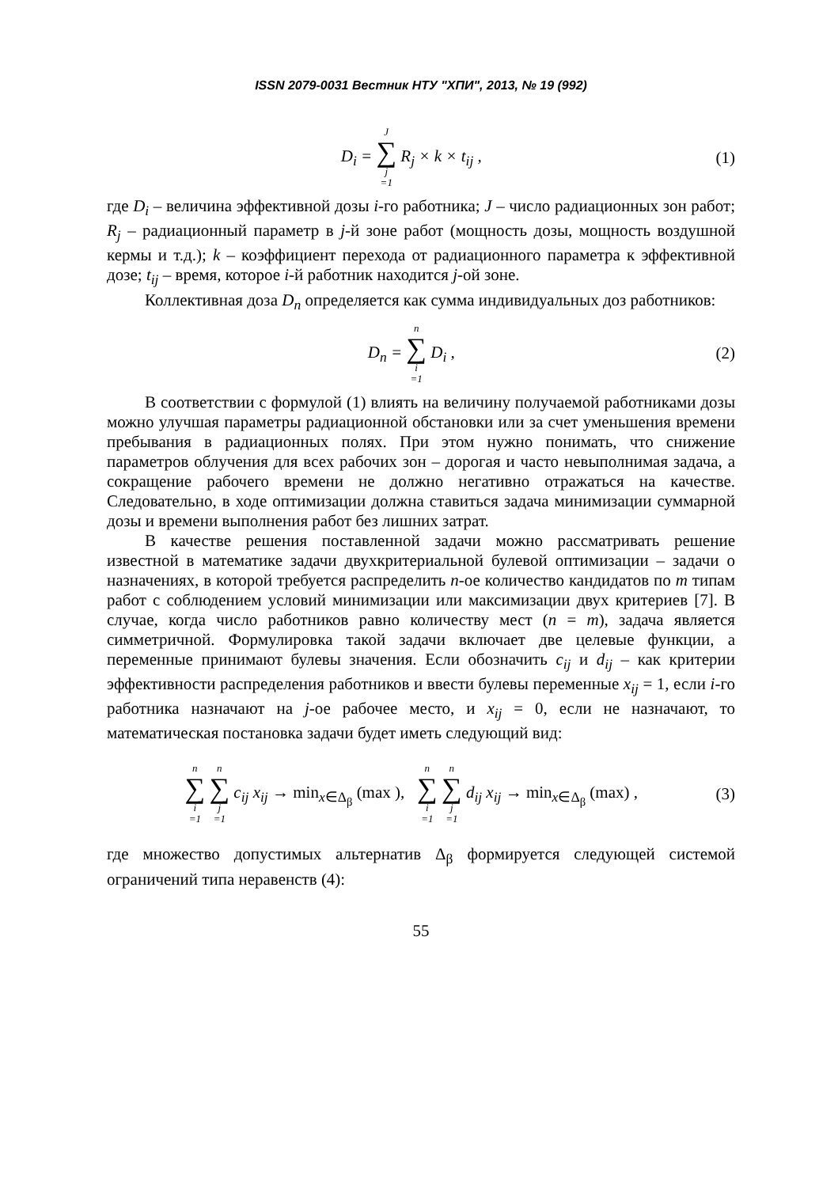ISSN 2079-0031 Вестник НТУ "ХПИ", 2013, № 19 (992)
D<sub>i</sub> = J ∑ j =1 R<sub>j</sub> × k × t<sub>ij</sub> , (1)
где D<sub>i</sub> – величина эффективной дозы i-го работника; J – число радиационных зон работ; R<sub>j</sub> – радиационный параметр в j-й зоне работ (мощность дозы, мощность воздушной кермы и т.д.); k – коэффициент перехода от радиационного параметра к эффективной дозе; t<sub>ij</sub> – время, которое i-й работник находится j-ой зоне.
Коллективная доза D<sub>n</sub> определяется как сумма индивидуальных доз работников:
D<sub>n</sub> = n ∑ i =1 D<sub>i</sub> , (2)
В соответствии с формулой (1) влиять на величину получаемой работниками дозы можно улучшая параметры радиационной обстановки или за счет уменьшения времени пребывания в радиационных полях. При этом нужно понимать, что снижение параметров облучения для всех рабочих зон – дорогая и часто невыполнимая задача, а сокращение рабочего времени не должно негативно отражаться на качестве. Следовательно, в ходе оптимизации должна ставиться задача минимизации суммарной дозы и времени выполнения работ без лишних затрат.
В качестве решения поставленной задачи можно рассматривать решение известной в математике задачи двухкритериальной булевой оптимизации – задачи о назначениях, в которой требуется распределить n-ое количество кандидатов по m типам работ с соблюдением условий минимизации или максимизации двух критериев [7]. В случае, когда число работников равно количеству мест (n = m), задача является симметричной. Формулировка такой задачи включает две целевые функции, а переменные принимают булевы значения. Если обозначить c<sub>ij</sub> и d<sub>ij</sub> – как критерии эффективности распределения работников и ввести булевы переменные x<sub>ij</sub> = 1, если i-го работника назначают на j-ое рабочее место, и x<sub>ij</sub> = 0, если не назначают, то математическая постановка задачи будет иметь следующий вид:
n ∑ i =1 n ∑ j =1 c<sub>ij</sub> x<sub>ij</sub> → min<sub>x∈Δ<sub>β</sub></sub> (max ), n ∑ i =1 n ∑ j =1 d<sub>ij</sub> x<sub>ij</sub> → min<sub>x∈Δ<sub>β</sub></sub> (max) ,
(3)
где множество допустимых альтернатив Δ<sub>β</sub> формируется следующей системой ограничений типа неравенств (4):
55